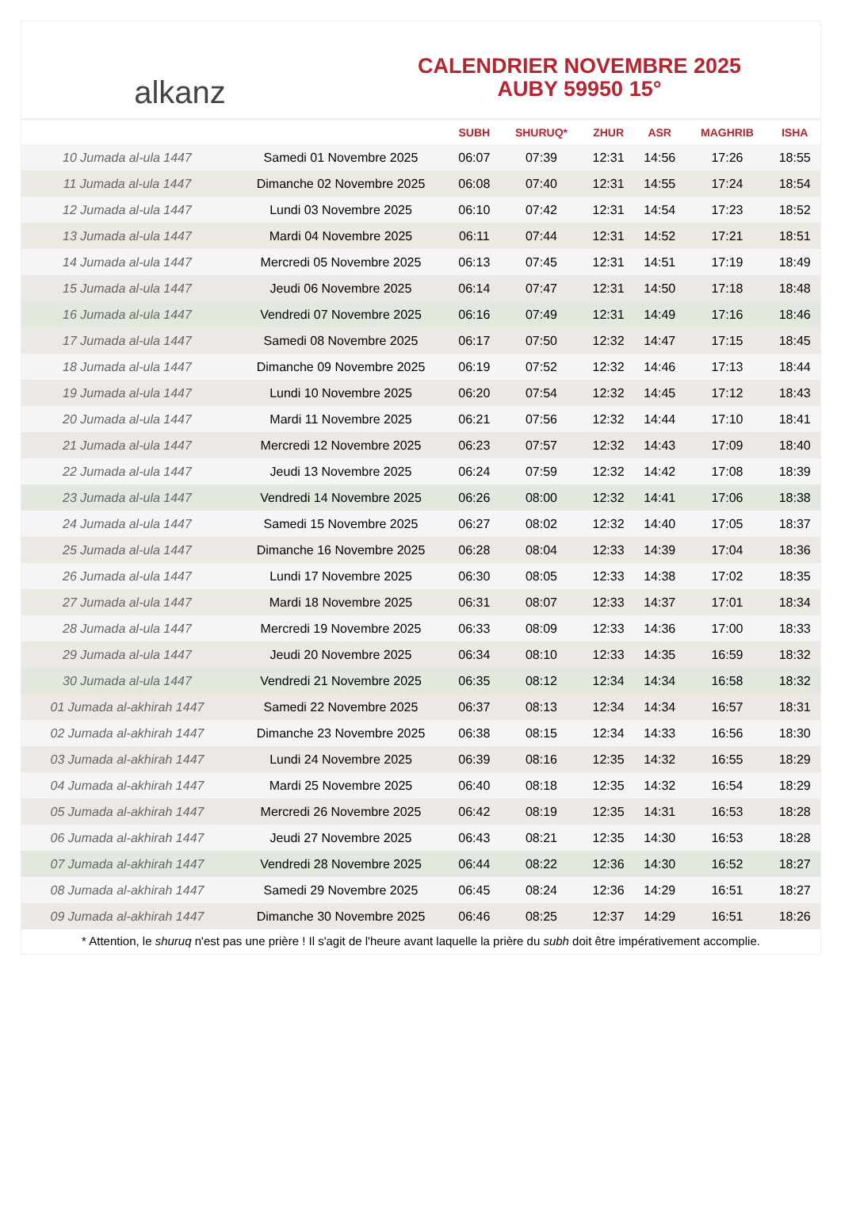alkanz
CALENDRIER NOVEMBRE 2025
AUBY 59950 15°
| | | SUBH | SHURUQ* | ZHUR | ASR | MAGHRIB | ISHA |
| --- | --- | --- | --- | --- | --- | --- | --- |
| 10 Jumada al-ula 1447 | Samedi 01 Novembre 2025 | 06:07 | 07:39 | 12:31 | 14:56 | 17:26 | 18:55 |
| 11 Jumada al-ula 1447 | Dimanche 02 Novembre 2025 | 06:08 | 07:40 | 12:31 | 14:55 | 17:24 | 18:54 |
| 12 Jumada al-ula 1447 | Lundi 03 Novembre 2025 | 06:10 | 07:42 | 12:31 | 14:54 | 17:23 | 18:52 |
| 13 Jumada al-ula 1447 | Mardi 04 Novembre 2025 | 06:11 | 07:44 | 12:31 | 14:52 | 17:21 | 18:51 |
| 14 Jumada al-ula 1447 | Mercredi 05 Novembre 2025 | 06:13 | 07:45 | 12:31 | 14:51 | 17:19 | 18:49 |
| 15 Jumada al-ula 1447 | Jeudi 06 Novembre 2025 | 06:14 | 07:47 | 12:31 | 14:50 | 17:18 | 18:48 |
| 16 Jumada al-ula 1447 | Vendredi 07 Novembre 2025 | 06:16 | 07:49 | 12:31 | 14:49 | 17:16 | 18:46 |
| 17 Jumada al-ula 1447 | Samedi 08 Novembre 2025 | 06:17 | 07:50 | 12:32 | 14:47 | 17:15 | 18:45 |
| 18 Jumada al-ula 1447 | Dimanche 09 Novembre 2025 | 06:19 | 07:52 | 12:32 | 14:46 | 17:13 | 18:44 |
| 19 Jumada al-ula 1447 | Lundi 10 Novembre 2025 | 06:20 | 07:54 | 12:32 | 14:45 | 17:12 | 18:43 |
| 20 Jumada al-ula 1447 | Mardi 11 Novembre 2025 | 06:21 | 07:56 | 12:32 | 14:44 | 17:10 | 18:41 |
| 21 Jumada al-ula 1447 | Mercredi 12 Novembre 2025 | 06:23 | 07:57 | 12:32 | 14:43 | 17:09 | 18:40 |
| 22 Jumada al-ula 1447 | Jeudi 13 Novembre 2025 | 06:24 | 07:59 | 12:32 | 14:42 | 17:08 | 18:39 |
| 23 Jumada al-ula 1447 | Vendredi 14 Novembre 2025 | 06:26 | 08:00 | 12:32 | 14:41 | 17:06 | 18:38 |
| 24 Jumada al-ula 1447 | Samedi 15 Novembre 2025 | 06:27 | 08:02 | 12:32 | 14:40 | 17:05 | 18:37 |
| 25 Jumada al-ula 1447 | Dimanche 16 Novembre 2025 | 06:28 | 08:04 | 12:33 | 14:39 | 17:04 | 18:36 |
| 26 Jumada al-ula 1447 | Lundi 17 Novembre 2025 | 06:30 | 08:05 | 12:33 | 14:38 | 17:02 | 18:35 |
| 27 Jumada al-ula 1447 | Mardi 18 Novembre 2025 | 06:31 | 08:07 | 12:33 | 14:37 | 17:01 | 18:34 |
| 28 Jumada al-ula 1447 | Mercredi 19 Novembre 2025 | 06:33 | 08:09 | 12:33 | 14:36 | 17:00 | 18:33 |
| 29 Jumada al-ula 1447 | Jeudi 20 Novembre 2025 | 06:34 | 08:10 | 12:33 | 14:35 | 16:59 | 18:32 |
| 30 Jumada al-ula 1447 | Vendredi 21 Novembre 2025 | 06:35 | 08:12 | 12:34 | 14:34 | 16:58 | 18:32 |
| 01 Jumada al-akhirah 1447 | Samedi 22 Novembre 2025 | 06:37 | 08:13 | 12:34 | 14:34 | 16:57 | 18:31 |
| 02 Jumada al-akhirah 1447 | Dimanche 23 Novembre 2025 | 06:38 | 08:15 | 12:34 | 14:33 | 16:56 | 18:30 |
| 03 Jumada al-akhirah 1447 | Lundi 24 Novembre 2025 | 06:39 | 08:16 | 12:35 | 14:32 | 16:55 | 18:29 |
| 04 Jumada al-akhirah 1447 | Mardi 25 Novembre 2025 | 06:40 | 08:18 | 12:35 | 14:32 | 16:54 | 18:29 |
| 05 Jumada al-akhirah 1447 | Mercredi 26 Novembre 2025 | 06:42 | 08:19 | 12:35 | 14:31 | 16:53 | 18:28 |
| 06 Jumada al-akhirah 1447 | Jeudi 27 Novembre 2025 | 06:43 | 08:21 | 12:35 | 14:30 | 16:53 | 18:28 |
| 07 Jumada al-akhirah 1447 | Vendredi 28 Novembre 2025 | 06:44 | 08:22 | 12:36 | 14:30 | 16:52 | 18:27 |
| 08 Jumada al-akhirah 1447 | Samedi 29 Novembre 2025 | 06:45 | 08:24 | 12:36 | 14:29 | 16:51 | 18:27 |
| 09 Jumada al-akhirah 1447 | Dimanche 30 Novembre 2025 | 06:46 | 08:25 | 12:37 | 14:29 | 16:51 | 18:26 |
* Attention, le shuruq n'est pas une prière ! Il s'agit de l'heure avant laquelle la prière du subh doit être impérativement accomplie.